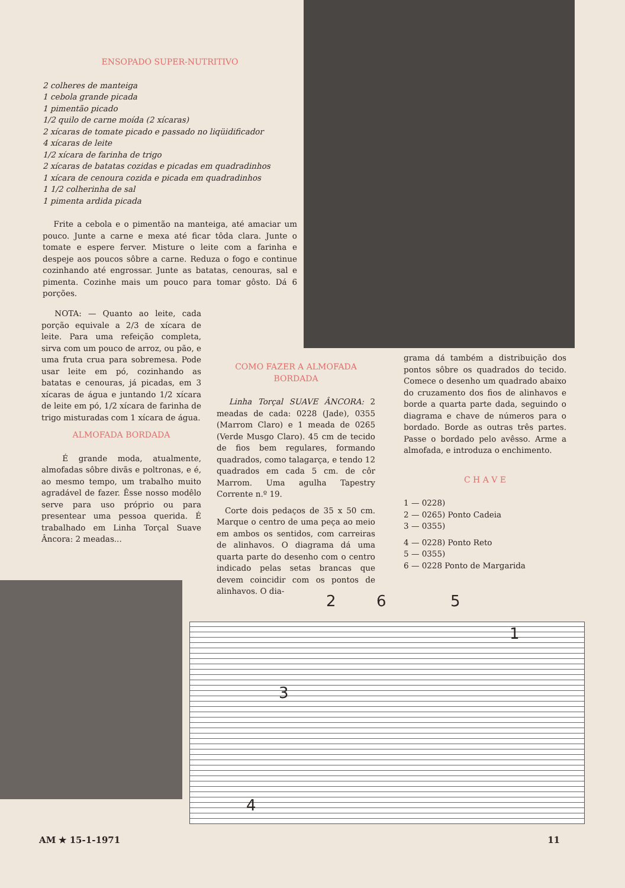ENSOPADO SUPER-NUTRITIVO
2 colheres de manteiga
1 cebola grande picada
1 pimentão picado
1/2 quilo de carne moída (2 xícaras)
2 xícaras de tomate picado e passado no liqüidificador
4 xícaras de leite
1/2 xícara de farinha de trigo
2 xícaras de batatas cozidas e picadas em quadradinhos
1 xícara de cenoura cozida e picada em quadradinhos
1 1/2 colherinha de sal
1 pimenta ardida picada
Frite a cebola e o pimentão na manteiga, até amaciar um pouco. Junte a carne e mexa até ficar tôda clara. Junte o tomate e espere ferver. Misture o leite com a farinha e despeje aos poucos sôbre a carne. Reduza o fogo e continue cozinhando até engrossar. Junte as batatas, cenouras, sal e pimenta. Cozinhe mais um pouco para tomar gôsto. Dá 6 porções.
NOTA: — Quanto ao leite, cada porção equivale a 2/3 de xícara de leite. Para uma refeição completa, sirva com um pouco de arroz, ou pão, e uma fruta crua para sobremesa. Pode usar leite em pó, cozinhando as batatas e cenouras, já picadas, em 3 xícaras de água e juntando 1/2 xícara de leite em pó, 1/2 xícara de farinha de trigo misturadas com 1 xícara de água.
ALMOFADA BORDADA
É grande moda, atualmente, almofadas sôbre divãs e poltronas, e é, ao mesmo tempo, um trabalho muito agradável de fazer. Êsse nosso modêlo serve para uso próprio ou para presentear uma pessoa querida. É trabalhado em Linha Torçal Suave Âncora: 2 meadas...
COMO FAZER A ALMOFADA BORDADA
Linha Torçal SUAVE ÂNCORA: 2 meadas de cada: 0228 (Jade), 0355 (Marrom Claro) e 1 meada de 0265 (Verde Musgo Claro). 45 cm de tecido de fios bem regulares, formando quadrados, como talagarça, e tendo 12 quadrados em cada 5 cm. de côr Marrom. Uma agulha Tapestry Corrente n.º 19.
Corte dois pedaços de 35 x 50 cm. Marque o centro de uma peça ao meio em ambos os sentidos, com carreiras de alinhavos. O diagrama dá uma quarta parte do desenho com o centro indicado pelas setas brancas que devem coincidir com os pontos de alinhavos. O dia-
grama dá também a distribuição dos pontos sôbre os quadrados do tecido. Comece o desenho um quadrado abaixo do cruzamento dos fios de alinhavos e borde a quarta parte dada, seguindo o diagrama e chave de números para o bordado. Borde as outras três partes. Passe o bordado pelo avêsso. Arme a almofada, e introduza o enchimento.
C H A V E
1 — 0228)
2 — 0265) Ponto Cadeia
3 — 0355)
4 — 0228) Ponto Reto
5 — 0355)
6 — 0228 Ponto de Margarida
2 6 5
1
3
4
AM ★ 15-1-1971 11